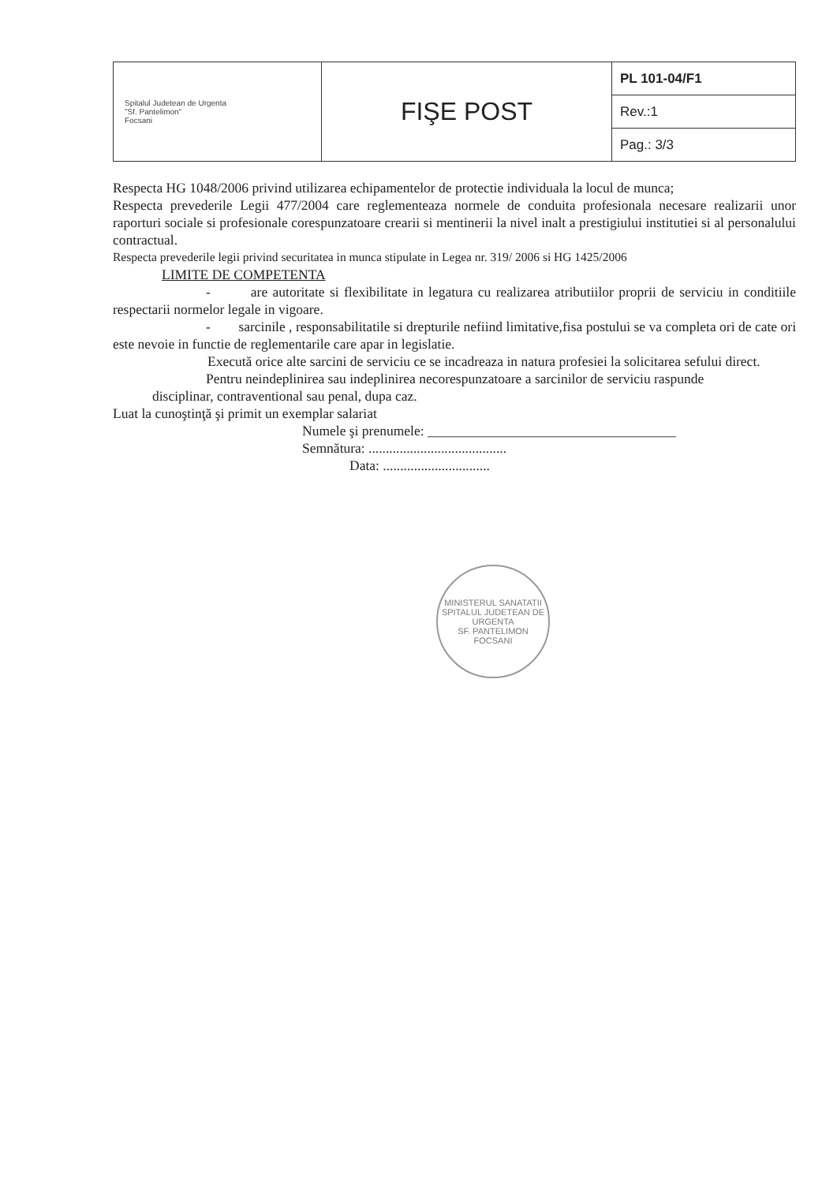| Spitalul Judetean de Urgenta "Sf. Pantelimon" Focsani | FIŞE POST | PL 101-04/F1 |
| | | Rev.:1 |
| | | Pag.: 3/3 |
Respecta HG 1048/2006 privind utilizarea echipamentelor de protectie individuala la locul de munca;
Respecta prevederile Legii 477/2004 care reglementeaza normele de conduita profesionala necesare realizarii unor raporturi sociale si profesionale corespunzatoare crearii si mentinerii la nivel inalt a prestigiului institutiei si al personalului contractual.
Respecta prevederile legii privind securitatea in munca stipulate in Legea nr. 319/ 2006 si HG 1425/2006
LIMITE DE COMPETENTA
- are autoritate si flexibilitate in legatura cu realizarea atributiilor proprii de serviciu in conditiile respectarii normelor legale in vigoare.
- sarcinile , responsabilitatile si drepturile nefiind limitative,fisa postului se va completa ori de cate ori este nevoie in functie de reglementarile care apar in legislatie.
Execută orice alte sarcini de serviciu ce se incadreaza in natura profesiei la solicitarea sefului direct.
Pentru neindeplinirea sau indeplinirea necorespunzatoare a sarcinilor de serviciu raspunde
disciplinar, contraventional sau penal, dupa caz.
Luat la cunoştinţă şi primit un exemplar salariat
Numele şi prenumele: ____________________________________
Semnătura: ........................................
Data: ...............................
MINISTERUL SANATATII
SPITALUL JUDETEAN DE URGENTA
SF. PANTELIMON
FOCSANI